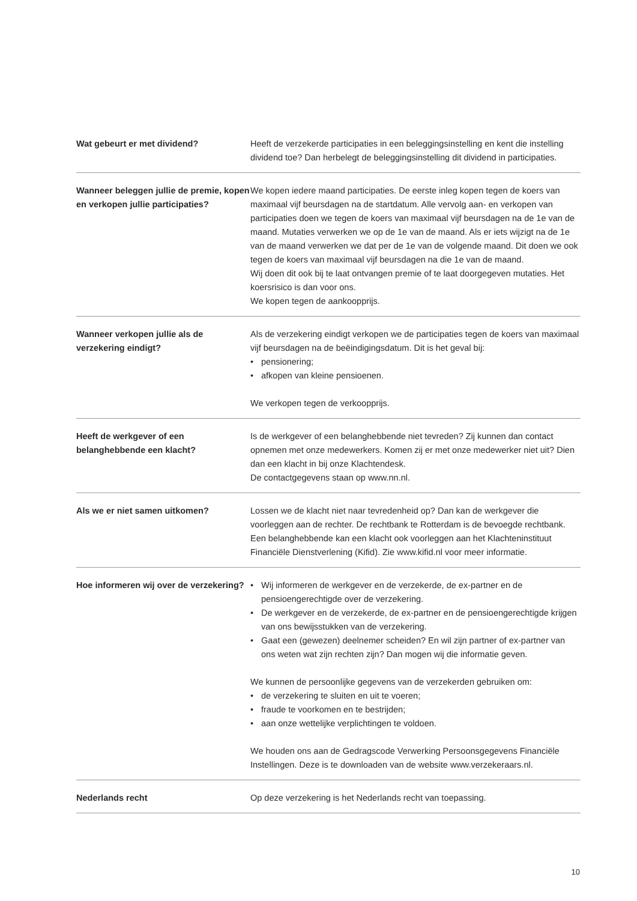Wat gebeurt er met dividend? Heeft de verzekerde participaties in een beleggingsinstelling en kent die instelling dividend toe? Dan herbelegt de beleggingsinstelling dit dividend in participaties.
Wanneer beleggen jullie de premie, kopen en verkopen jullie participaties?
We kopen iedere maand participaties. De eerste inleg kopen tegen de koers van maximaal vijf beursdagen na de startdatum. Alle vervolg aan- en verkopen van participaties doen we tegen de koers van maximaal vijf beursdagen na de 1e van de maand. Mutaties verwerken we op de 1e van de maand. Als er iets wijzigt na de 1e van de maand verwerken we dat per de 1e van de volgende maand. Dit doen we ook tegen de koers van maximaal vijf beursdagen na die 1e van de maand.
Wij doen dit ook bij te laat ontvangen premie of te laat doorgegeven mutaties. Het koersrisico is dan voor ons.
We kopen tegen de aankoopprijs.
Wanneer verkopen jullie als de verzekering eindigt?
Als de verzekering eindigt verkopen we de participaties tegen de koers van maximaal vijf beursdagen na de beëindigingsdatum. Dit is het geval bij:
• pensionering;
• afkopen van kleine pensioenen.
We verkopen tegen de verkoopprijs.
Heeft de werkgever of een belanghebbende een klacht?
Is de werkgever of een belanghebbende niet tevreden? Zij kunnen dan contact opnemen met onze medewerkers. Komen zij er met onze medewerker niet uit? Dien dan een klacht in bij onze Klachtendesk.
De contactgegevens staan op www.nn.nl.
Als we er niet samen uitkomen? Lossen we de klacht niet naar tevredenheid op? Dan kan de werkgever die voorleggen aan de rechter. De rechtbank te Rotterdam is de bevoegde rechtbank.
Een belanghebbende kan een klacht ook voorleggen aan het Klachteninstituut Financiële Dienstverlening (Kifid). Zie www.kifid.nl voor meer informatie.
Hoe informeren wij over de verzekering?
• Wij informeren de werkgever en de verzekerde, de ex-partner en de pensioengerechtigde over de verzekering.
• De werkgever en de verzekerde, de ex-partner en de pensioengerechtigde krijgen van ons bewijsstukken van de verzekering.
• Gaat een (gewezen) deelnemer scheiden? En wil zijn partner of ex-partner van ons weten wat zijn rechten zijn? Dan mogen wij die informatie geven.
We kunnen de persoonlijke gegevens van de verzekerden gebruiken om:
• de verzekering te sluiten en uit te voeren;
• fraude te voorkomen en te bestrijden;
• aan onze wettelijke verplichtingen te voldoen.
We houden ons aan de Gedragscode Verwerking Persoonsgegevens Financiële Instellingen. Deze is te downloaden van de website www.verzekeraars.nl.
Nederlands recht Op deze verzekering is het Nederlands recht van toepassing.
10